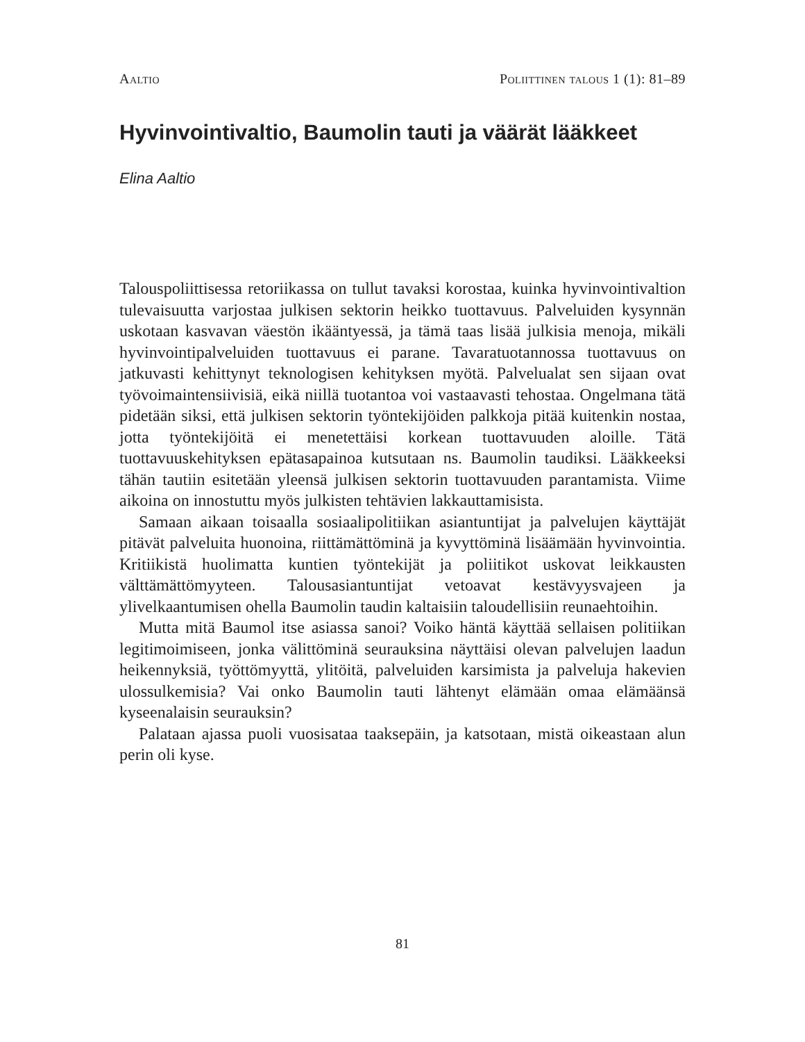Aaltio Poliittinen talous 1 (1): 81–89
Hyvinvointivaltio, Baumolin tauti ja väärät lääkkeet
Elina Aaltio
Talouspoliittisessa retoriikassa on tullut tavaksi korostaa, kuinka hyvinvointivaltion tulevaisuutta varjostaa julkisen sektorin heikko tuottavuus. Palveluiden kysynnän uskotaan kasvavan väestön ikääntyessä, ja tämä taas lisää julkisia menoja, mikäli hyvinvointipalveluiden tuottavuus ei parane. Tavaratuotannossa tuottavuus on jatkuvasti kehittynyt teknologisen kehityksen myötä. Palvelualat sen sijaan ovat työvoimaintensiivisiä, eikä niillä tuotantoa voi vastaavasti tehostaa. Ongelmana tätä pidetään siksi, että julkisen sektorin työntekijöiden palkkoja pitää kuitenkin nostaa, jotta työntekijöitä ei menetettäisi korkean tuottavuuden aloille. Tätä tuottavuuskehityksen epätasapainoa kutsutaan ns. Baumolin taudiksi. Lääkkeeksi tähän tautiin esitetään yleensä julkisen sektorin tuottavuuden parantamista. Viime aikoina on innostuttu myös julkisten tehtävien lakkauttamisista.
Samaan aikaan toisaalla sosiaalipolitiikan asiantuntijat ja palvelujen käyttäjät pitävät palveluita huonoina, riittämättöminä ja kyvyttöminä lisäämään hyvinvointia. Kritiikistä huolimatta kuntien työntekijät ja poliitikot uskovat leikkausten välttämättömyyteen. Talousasiantuntijat vetoavat kestävyysvajeen ja ylivelkaantumisen ohella Baumolin taudin kaltaisiin taloudellisiin reunaehtoihin.
Mutta mitä Baumol itse asiassa sanoi? Voiko häntä käyttää sellaisen politiikan legitimoimiseen, jonka välittöminä seurauksina näyttäisi olevan palvelujen laadun heikennyksiä, työttömyyttä, ylitöitä, palveluiden karsimista ja palveluja hakevien ulossulkemisia? Vai onko Baumolin tauti lähtenyt elämään omaa elämäänsä kyseenalaisin seurauksin?
Palataan ajassa puoli vuosisataa taaksepäin, ja katsotaan, mistä oikeastaan alun perin oli kyse.
81